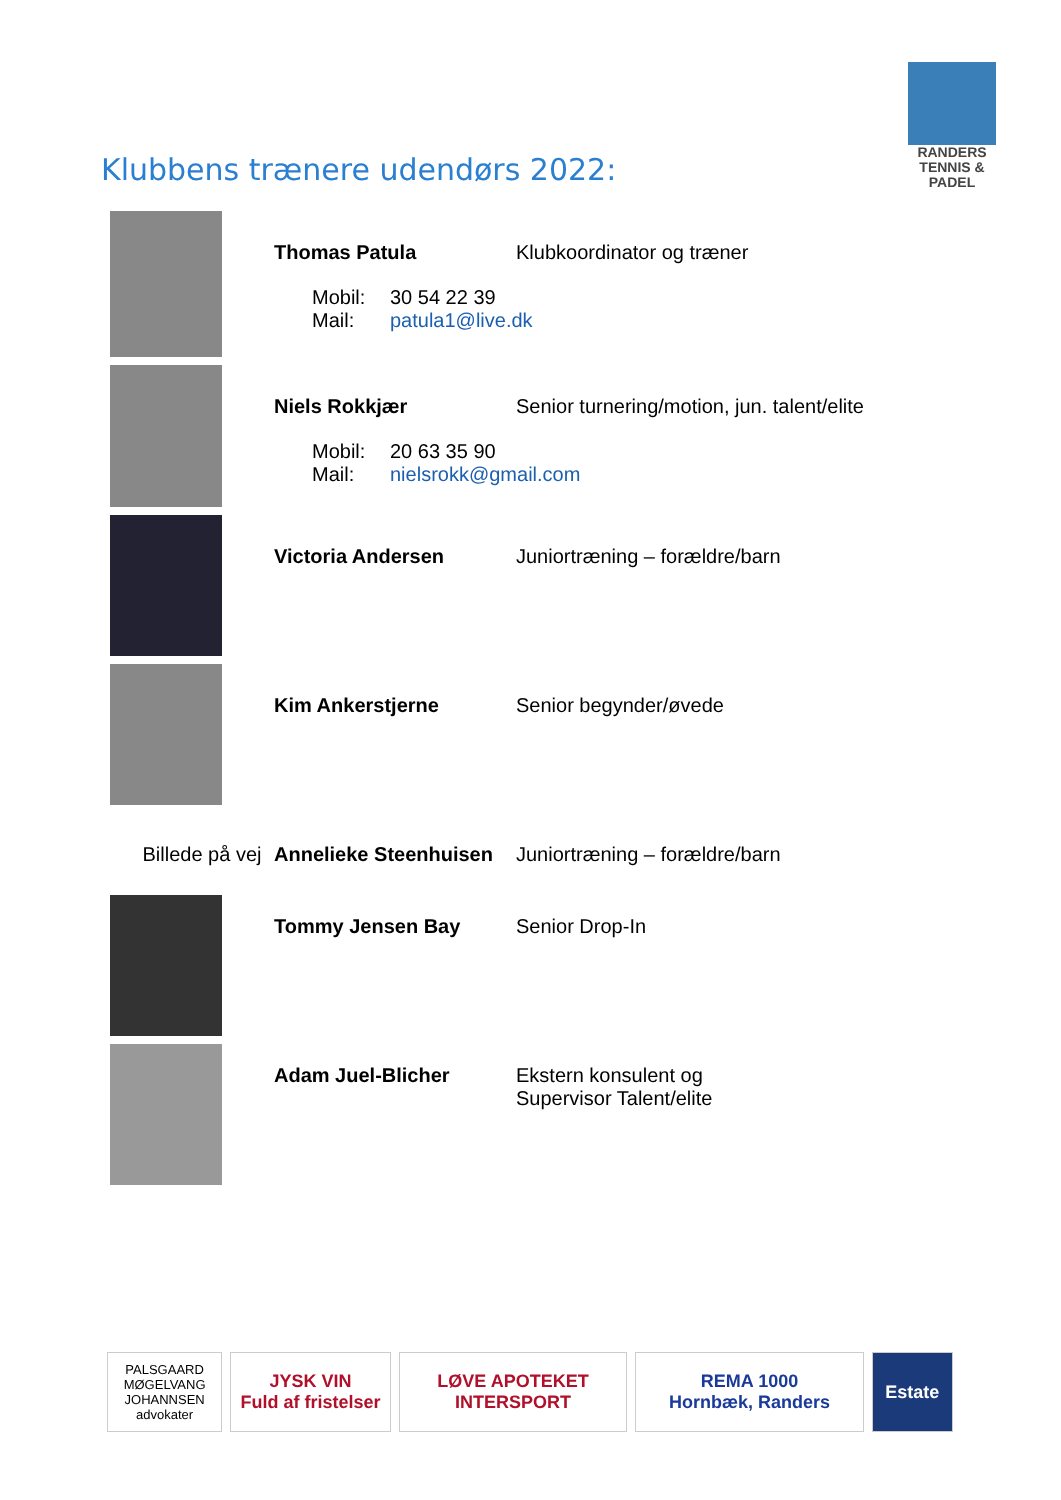RANDERS
TENNIS & PADEL
Klubbens trænere udendørs 2022:
Thomas Patula Klubkoordinator og træner
Mobil: 30 54 22 39 Mail: patula1@live.dk
Niels Rokkjær Senior turnering/motion, jun. talent/elite
Mobil: 20 63 35 90 Mail: nielsrokk@gmail.com
Victoria Andersen Juniortræning – forældre/barn
Kim Ankerstjerne Senior begynder/øvede
Billede på vej
Annelieke Steenhuisen
Juniortræning – forældre/barn
Tommy Jensen Bay Senior Drop-In
Adam Juel-Blicher Ekstern konsulent og
Supervisor Talent/elite
PALSGAARD
MØGELVANG
JOHANNSEN
advokater
JYSK VIN
Fuld af fristelser
LØVE APOTEKET
INTERSPORT
REMA 1000
Hornbæk, Randers
Estate